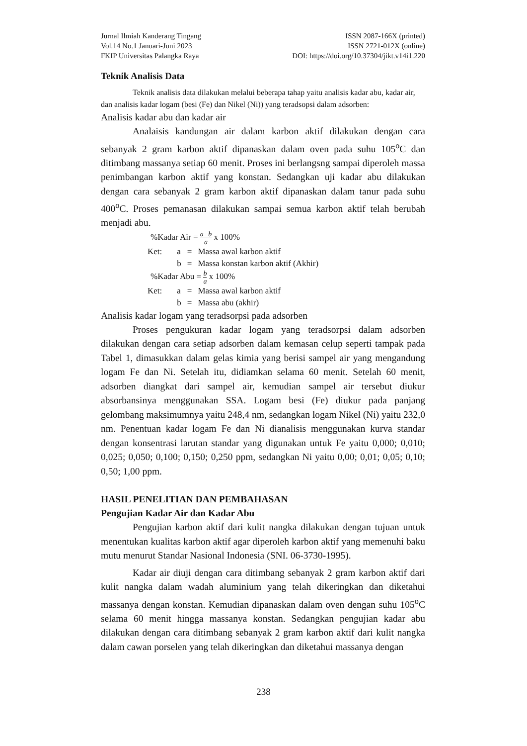Jurnal Ilmiah Kanderang Tingang
Vol.14 No.1 Januari-Juni 2023
FKIP Universitas Palangka Raya
ISSN 2087-166X (printed)
ISSN 2721-012X (online)
DOI: https://doi.org/10.37304/jikt.v14i1.220
Teknik Analisis Data
Teknik analisis data dilakukan melalui beberapa tahap yaitu analisis kadar abu, kadar air, dan analisis kadar logam (besi (Fe) dan Nikel (Ni)) yang teradsopsi dalam adsorben:
Analisis kadar abu dan kadar air
Analaisis kandungan air dalam karbon aktif dilakukan dengan cara sebanyak 2 gram karbon aktif dipanaskan dalam oven pada suhu 105<sup>o</sup>C dan ditimbang massanya setiap 60 menit. Proses ini berlangsng sampai diperoleh massa penimbangan karbon aktif yang konstan. Sedangkan uji kadar abu dilakukan dengan cara sebanyak 2 gram karbon aktif dipanaskan dalam tanur pada suhu 400<sup>o</sup>C. Proses pemanasan dilakukan sampai semua karbon aktif telah berubah menjadi abu.
%Kadar Air = a−b a x 100%
| Ket: | a | = | Massa awal karbon aktif |
| | b | = | Massa konstan karbon aktif (Akhir) |
%Kadar Abu = b a x 100%
| Ket: | a | = | Massa awal karbon aktif |
| | b | = | Massa abu (akhir) |
Analisis kadar logam yang teradsorpsi pada adsorben
Proses pengukuran kadar logam yang teradsorpsi dalam adsorben dilakukan dengan cara setiap adsorben dalam kemasan celup seperti tampak pada Tabel 1, dimasukkan dalam gelas kimia yang berisi sampel air yang mengandung logam Fe dan Ni. Setelah itu, didiamkan selama 60 menit. Setelah 60 menit, adsorben diangkat dari sampel air, kemudian sampel air tersebut diukur absorbansinya menggunakan SSA. Logam besi (Fe) diukur pada panjang gelombang maksimumnya yaitu 248,4 nm, sedangkan logam Nikel (Ni) yaitu 232,0 nm. Penentuan kadar logam Fe dan Ni dianalisis menggunakan kurva standar dengan konsentrasi larutan standar yang digunakan untuk Fe yaitu 0,000; 0,010; 0,025; 0,050; 0,100; 0,150; 0,250 ppm, sedangkan Ni yaitu 0,00; 0,01; 0,05; 0,10; 0,50; 1,00 ppm.
HASIL PENELITIAN DAN PEMBAHASAN
Pengujian Kadar Air dan Kadar Abu
Pengujian karbon aktif dari kulit nangka dilakukan dengan tujuan untuk menentukan kualitas karbon aktif agar diperoleh karbon aktif yang memenuhi baku mutu menurut Standar Nasional Indonesia (SNI. 06-3730-1995).
Kadar air diuji dengan cara ditimbang sebanyak 2 gram karbon aktif dari kulit nangka dalam wadah aluminium yang telah dikeringkan dan diketahui massanya dengan konstan. Kemudian dipanaskan dalam oven dengan suhu 105<sup>o</sup>C selama 60 menit hingga massanya konstan. Sedangkan pengujian kadar abu dilakukan dengan cara ditimbang sebanyak 2 gram karbon aktif dari kulit nangka dalam cawan porselen yang telah dikeringkan dan diketahui massanya dengan
238